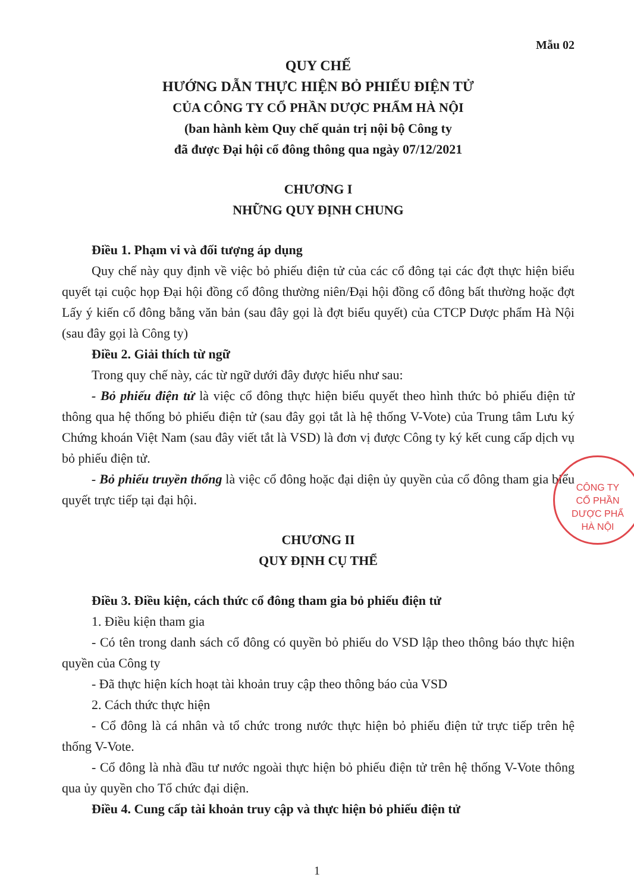Mẫu 02
QUY CHẾ
HƯỚNG DẪN THỰC HIỆN BỎ PHIẾU ĐIỆN TỬ
CỦA CÔNG TY CỔ PHẦN DƯỢC PHẨM HÀ NỘI
(ban hành kèm Quy chế quản trị nội bộ Công ty
đã được Đại hội cổ đông thông qua ngày 07/12/2021
CHƯƠNG I
NHỮNG QUY ĐỊNH CHUNG
Điều 1. Phạm vi và đối tượng áp dụng
Quy chế này quy định về việc bỏ phiếu điện tử của các cổ đông tại các đợt thực hiện biểu quyết tại cuộc họp Đại hội đồng cổ đông thường niên/Đại hội đồng cổ đông bất thường hoặc đợt Lấy ý kiến cổ đông bằng văn bản (sau đây gọi là đợt biểu quyết) của CTCP Dược phẩm Hà Nội (sau đây gọi là Công ty)
Điều 2. Giải thích từ ngữ
Trong quy chế này, các từ ngữ dưới đây được hiểu như sau:
- Bỏ phiếu điện tử là việc cổ đông thực hiện biểu quyết theo hình thức bỏ phiếu điện tử thông qua hệ thống bỏ phiếu điện tử (sau đây gọi tắt là hệ thống V-Vote) của Trung tâm Lưu ký Chứng khoán Việt Nam (sau đây viết tắt là VSD) là đơn vị được Công ty ký kết cung cấp dịch vụ bỏ phiếu điện tử.
- Bỏ phiếu truyền thống là việc cổ đông hoặc đại diện ủy quyền của cổ đông tham gia biểu quyết trực tiếp tại đại hội.
CHƯƠNG II
QUY ĐỊNH CỤ THỂ
Điều 3. Điều kiện, cách thức cổ đông tham gia bỏ phiếu điện tử
1. Điều kiện tham gia
- Có tên trong danh sách cổ đông có quyền bỏ phiếu do VSD lập theo thông báo thực hiện quyền của Công ty
- Đã thực hiện kích hoạt tài khoản truy cập theo thông báo của VSD
2. Cách thức thực hiện
- Cổ đông là cá nhân và tổ chức trong nước thực hiện bỏ phiếu điện tử trực tiếp trên hệ thống V-Vote.
- Cổ đông là nhà đầu tư nước ngoài thực hiện bỏ phiếu điện tử trên hệ thống V-Vote thông qua ủy quyền cho Tổ chức đại diện.
Điều 4. Cung cấp tài khoản truy cập và thực hiện bỏ phiếu điện tử
CÔNG TY
CỔ PHẦN
DƯỢC PHẨ
HÀ NỘI
1